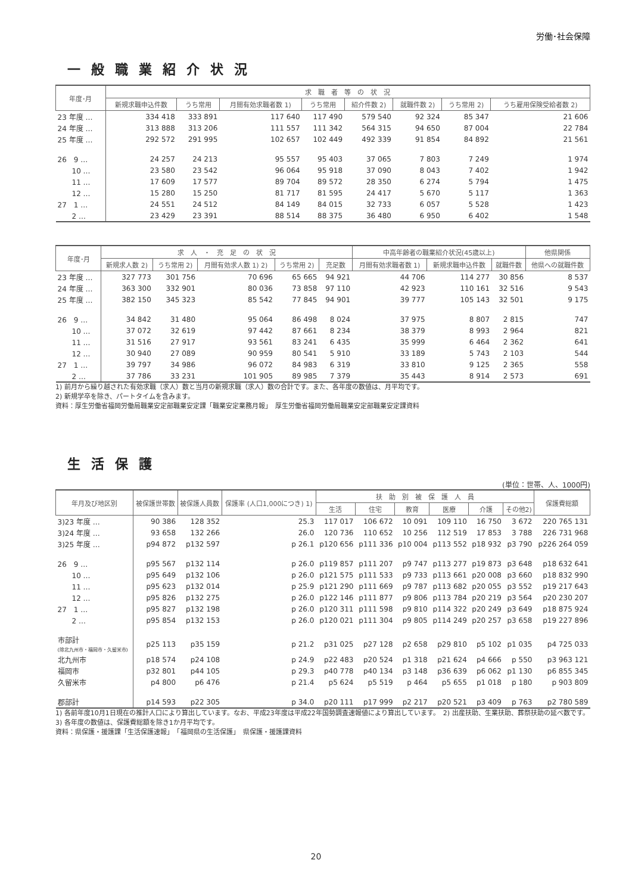労働･社会保障
一般職業紹介状況
| 年度･月 | 求 職 者 等 の 状 況 | | | | | | | |
| --- | --- | --- | --- | --- | --- | --- | --- | --- |
| | 新規求職申込件数 | うち常用 | 月間有効求職者数 1) | うち常用 | 紹介件数 2) | 就職件数 2) | うち常用 2) | うち雇用保険受給者数 2) |
| 23 年度 … | 334 418 | 333 891 | 117 640 | 117 490 | 579 540 | 92 324 | 85 347 | 21 606 |
| 24 年度 … | 313 888 | 313 206 | 111 557 | 111 342 | 564 315 | 94 650 | 87 004 | 22 784 |
| 25 年度 … | 292 572 | 291 995 | 102 657 | 102 449 | 492 339 | 91 854 | 84 892 | 21 561 |
| 26 9 … | 24 257 | 24 213 | 95 557 | 95 403 | 37 065 | 7 803 | 7 249 | 1 974 |
| 10 … | 23 580 | 23 542 | 96 064 | 95 918 | 37 090 | 8 043 | 7 402 | 1 942 |
| 11 … | 17 609 | 17 577 | 89 704 | 89 572 | 28 350 | 6 274 | 5 794 | 1 475 |
| 12 … | 15 280 | 15 250 | 81 717 | 81 595 | 24 417 | 5 670 | 5 117 | 1 363 |
| 27 1 … | 24 551 | 24 512 | 84 149 | 84 015 | 32 733 | 6 057 | 5 528 | 1 423 |
| 2 … | 23 429 | 23 391 | 88 514 | 88 375 | 36 480 | 6 950 | 6 402 | 1 548 |
| 年度･月 | 求 人 ・ 充 足 の 状 況 | | | | | 中高年齢者の職業紹介状況(45歳以上) | | | 他県関係 |
| --- | --- | --- | --- | --- | --- | --- | --- | --- | --- |
| | 新規求人数 2) | うち常用 2) | 月間有効求人数 1) 2) | うち常用 2) | 充足数 | 月間有効求職者数 1) | 新規求職申込件数 | 就職件数 | 他県への就職件数 |
| 23 年度 … | 327 773 | 301 756 | 70 696 | 65 665 | 94 921 | 44 706 | 114 277 | 30 856 | 8 537 |
| 24 年度 … | 363 300 | 332 901 | 80 036 | 73 858 | 97 110 | 42 923 | 110 161 | 32 516 | 9 543 |
| 25 年度 … | 382 150 | 345 323 | 85 542 | 77 845 | 94 901 | 39 777 | 105 143 | 32 501 | 9 175 |
| 26 9 … | 34 842 | 31 480 | 95 064 | 86 498 | 8 024 | 37 975 | 8 807 | 2 815 | 747 |
| 10 … | 37 072 | 32 619 | 97 442 | 87 661 | 8 234 | 38 379 | 8 993 | 2 964 | 821 |
| 11 … | 31 516 | 27 917 | 93 561 | 83 241 | 6 435 | 35 999 | 6 464 | 2 362 | 641 |
| 12 … | 30 940 | 27 089 | 90 959 | 80 541 | 5 910 | 33 189 | 5 743 | 2 103 | 544 |
| 27 1 … | 39 797 | 34 986 | 96 072 | 84 983 | 6 319 | 33 810 | 9 125 | 2 365 | 558 |
| 2 … | 37 786 | 33 231 | 101 905 | 89 985 | 7 379 | 35 443 | 8 914 | 2 573 | 691 |
1) 前月から繰り越された有効求職（求人）数と当月の新規求職（求人）数の合計です。また、各年度の数値は、月平均です。
2) 新規学卒を除き、パートタイムを含みます。
資料：厚生労働省福岡労働局職業安定部職業安定課「職業安定業務月報」　厚生労働省福岡労働局職業安定部職業安定課資料
生活保護
(単位：世帯、人、1000円)
| 年月及び地区別 | 被保護世帯数 | 被保護人員数 | 保護率 (人口1,000につき) 1) | 扶 助 別 被 保 護 人 員 | | | | | | 保護費総額 |
| --- | --- | --- | --- | --- | --- | --- | --- | --- | --- | --- |
| | | | | 生活 | 住宅 | 教育 | 医療 | 介護 | その他2) | |
| 3)23 年度 … | 90 386 | 128 352 | 25.3 | 117 017 | 106 672 | 10 091 | 109 110 | 16 750 | 3 672 | 220 765 131 |
| 3)24 年度 … | 93 658 | 132 266 | 26.0 | 120 736 | 110 652 | 10 256 | 112 519 | 17 853 | 3 788 | 226 731 968 |
| 3)25 年度 … | p94 872 | p132 597 | p 26.1 | p120 656 | p111 336 | p10 004 | p113 552 | p18 932 | p3 790 | p226 264 059 |
| 26 9 … | p95 567 | p132 114 | p 26.0 | p119 857 | p111 207 | p9 747 | p113 277 | p19 873 | p3 648 | p18 632 641 |
| 10 … | p95 649 | p132 106 | p 26.0 | p121 575 | p111 533 | p9 733 | p113 661 | p20 008 | p3 660 | p18 832 990 |
| 11 … | p95 623 | p132 014 | p 25.9 | p121 290 | p111 669 | p9 787 | p113 682 | p20 055 | p3 552 | p19 217 643 |
| 12 … | p95 826 | p132 275 | p 26.0 | p122 146 | p111 877 | p9 806 | p113 784 | p20 219 | p3 564 | p20 230 207 |
| 27 1 … | p95 827 | p132 198 | p 26.0 | p120 311 | p111 598 | p9 810 | p114 322 | p20 249 | p3 649 | p18 875 924 |
| 2 … | p95 854 | p132 153 | p 26.0 | p120 021 | p111 304 | p9 805 | p114 249 | p20 257 | p3 658 | p19 227 896 |
| 市部計 (除北九州市・福岡市・久留米市) | p25 113 | p35 159 | p 21.2 | p31 025 | p27 128 | p2 658 | p29 810 | p5 102 | p1 035 | p4 725 033 |
| 北九州市 | p18 574 | p24 108 | p 24.9 | p22 483 | p20 524 | p1 318 | p21 624 | p4 666 | p 550 | p3 963 121 |
| 福岡市 | p32 801 | p44 105 | p 29.3 | p40 778 | p40 134 | p3 148 | p36 639 | p6 062 | p1 130 | p6 855 345 |
| 久留米市 | p4 800 | p6 476 | p 21.4 | p5 624 | p5 519 | p 464 | p5 655 | p1 018 | p 180 | p 903 809 |
| 郡部計 | p14 593 | p22 305 | p 34.0 | p20 111 | p17 999 | p2 217 | p20 521 | p3 409 | p 763 | p2 780 589 |
1) 各前年度10月1日現在の推計人口により算出しています。なお、平成23年度は平成22年国勢調査速報値により算出しています。　2) 出産扶助、生業扶助、葬祭扶助の延べ数です。　3) 各年度の数値は、保護費総額を除き1か月平均です。
資料：県保護・援護課「生活保護速報」　「福岡県の生活保護」　県保護・援護課資料
20